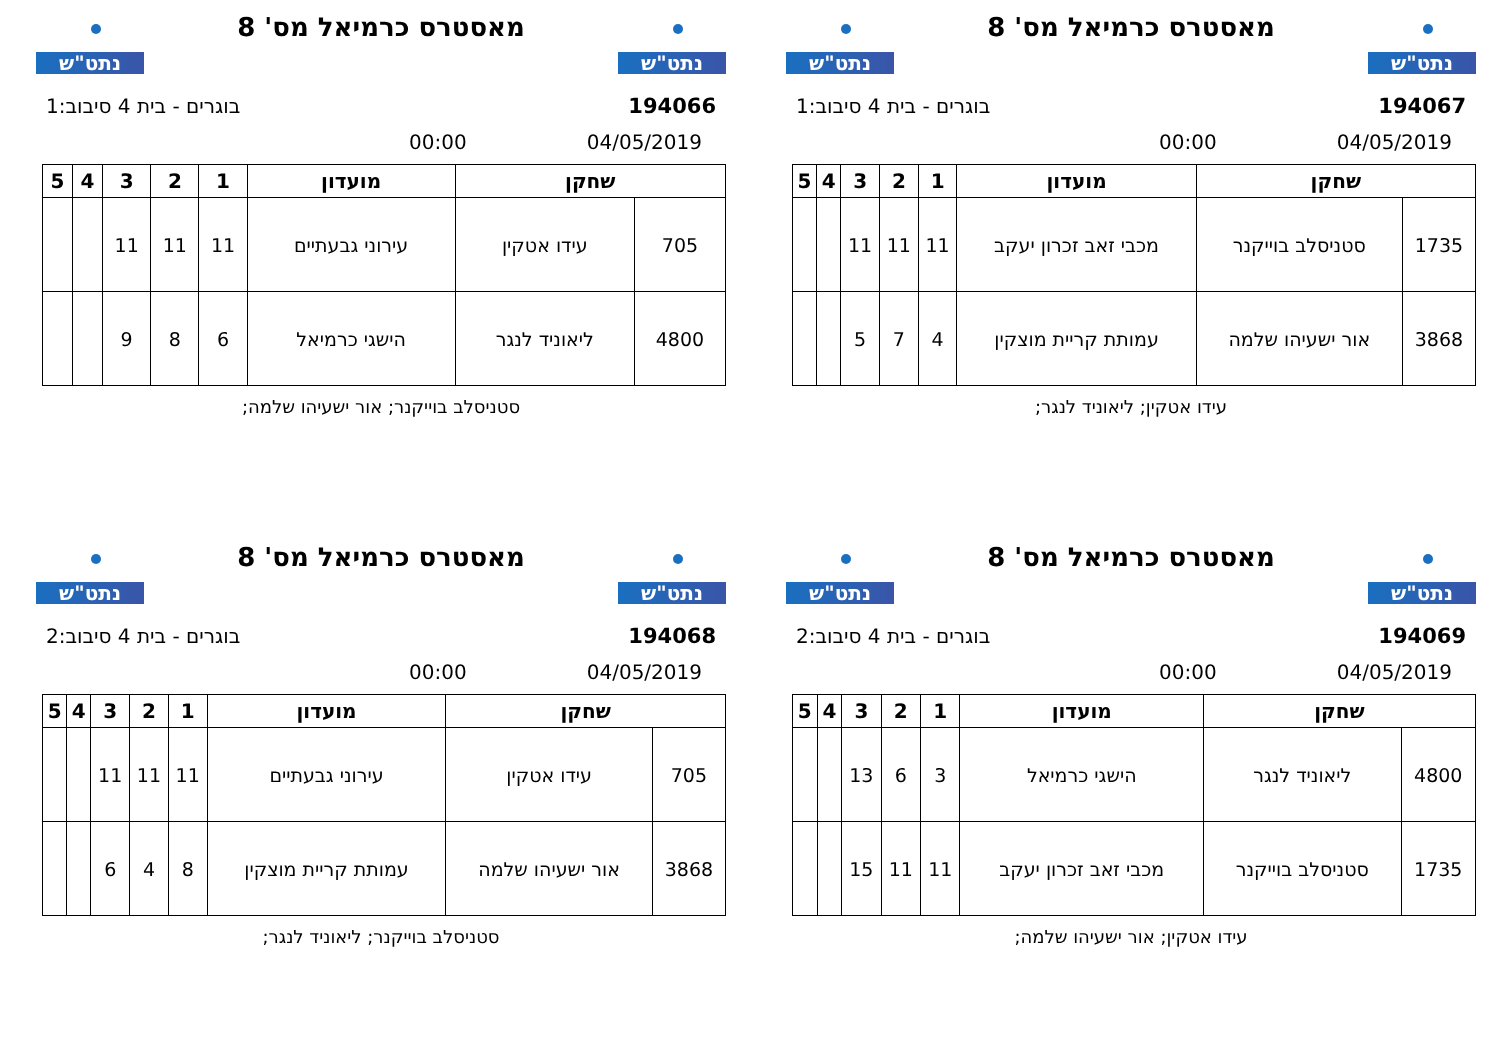נתט"ש
מאסטרס כרמיאל מס' 8
נתט"ש
194066 בוגרים - בית 4 סיבוב:1
04/05/2019 00:00
| שחקן | | מועדון | 1 | 2 | 3 | 4 | 5 |
| --- | --- | --- | --- | --- | --- | --- | --- |
| 705 | עידו אטקין | עירוני גבעתיים | 11 | 11 | 11 | | |
| 4800 | ליאוניד לנגר | הישגי כרמיאל | 6 | 8 | 9 | | |
סטניסלב בוייקנר; אור ישעיהו שלמה;
נתט"ש
מאסטרס כרמיאל מס' 8
נתט"ש
194067 בוגרים - בית 4 סיבוב:1
04/05/2019 00:00
| שחקן | | מועדון | 1 | 2 | 3 | 4 | 5 |
| --- | --- | --- | --- | --- | --- | --- | --- |
| 1735 | סטניסלב בוייקנר | מכבי זאב זכרון יעקב | 11 | 11 | 11 | | |
| 3868 | אור ישעיהו שלמה | עמותת קריית מוצקין | 4 | 7 | 5 | | |
עידו אטקין; ליאוניד לנגר;
נתט"ש
מאסטרס כרמיאל מס' 8
נתט"ש
194068 בוגרים - בית 4 סיבוב:2
04/05/2019 00:00
| שחקן | | מועדון | 1 | 2 | 3 | 4 | 5 |
| --- | --- | --- | --- | --- | --- | --- | --- |
| 705 | עידו אטקין | עירוני גבעתיים | 11 | 11 | 11 | | |
| 3868 | אור ישעיהו שלמה | עמותת קריית מוצקין | 8 | 4 | 6 | | |
סטניסלב בוייקנר; ליאוניד לנגר;
נתט"ש
מאסטרס כרמיאל מס' 8
נתט"ש
194069 בוגרים - בית 4 סיבוב:2
04/05/2019 00:00
| שחקן | | מועדון | 1 | 2 | 3 | 4 | 5 |
| --- | --- | --- | --- | --- | --- | --- | --- |
| 4800 | ליאוניד לנגר | הישגי כרמיאל | 3 | 6 | 13 | | |
| 1735 | סטניסלב בוייקנר | מכבי זאב זכרון יעקב | 11 | 11 | 15 | | |
עידו אטקין; אור ישעיהו שלמה;